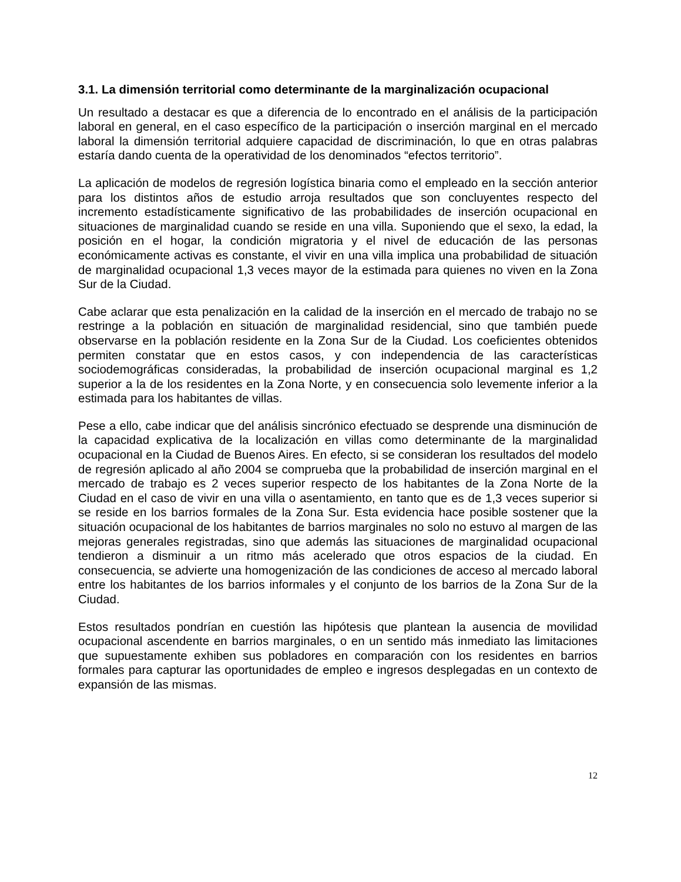3.1. La dimensión territorial como determinante de la marginalización ocupacional
Un resultado a destacar es que a diferencia de lo encontrado en el análisis de la participación laboral en general, en el caso específico de la participación o inserción marginal en el mercado laboral la dimensión territorial adquiere capacidad de discriminación, lo que en otras palabras estaría dando cuenta de la operatividad de los denominados “efectos territorio”.
La aplicación de modelos de regresión logística binaria como el empleado en la sección anterior para los distintos años de estudio arroja resultados que son concluyentes respecto del incremento estadísticamente significativo de las probabilidades de inserción ocupacional en situaciones de marginalidad cuando se reside en una villa. Suponiendo que el sexo, la edad, la posición en el hogar, la condición migratoria y el nivel de educación de las personas económicamente activas es constante, el vivir en una villa implica una probabilidad de situación de marginalidad ocupacional 1,3 veces mayor de la estimada para quienes no viven en la Zona Sur de la Ciudad.
Cabe aclarar que esta penalización en la calidad de la inserción en el mercado de trabajo no se restringe a la población en situación de marginalidad residencial, sino que también puede observarse en la población residente en la Zona Sur de la Ciudad. Los coeficientes obtenidos permiten constatar que en estos casos, y con independencia de las características sociodemográficas consideradas, la probabilidad de inserción ocupacional marginal es 1,2 superior a la de los residentes en la Zona Norte, y en consecuencia solo levemente inferior a la estimada para los habitantes de villas.
Pese a ello, cabe indicar que del análisis sincrónico efectuado se desprende una disminución de la capacidad explicativa de la localización en villas como determinante de la marginalidad ocupacional en la Ciudad de Buenos Aires. En efecto, si se consideran los resultados del modelo de regresión aplicado al año 2004 se comprueba que la probabilidad de inserción marginal en el mercado de trabajo es 2 veces superior respecto de los habitantes de la Zona Norte de la Ciudad en el caso de vivir en una villa o asentamiento, en tanto que es de 1,3 veces superior si se reside en los barrios formales de la Zona Sur. Esta evidencia hace posible sostener que la situación ocupacional de los habitantes de barrios marginales no solo no estuvo al margen de las mejoras generales registradas, sino que además las situaciones de marginalidad ocupacional tendieron a disminuir a un ritmo más acelerado que otros espacios de la ciudad. En consecuencia, se advierte una homogenización de las condiciones de acceso al mercado laboral entre los habitantes de los barrios informales y el conjunto de los barrios de la Zona Sur de la Ciudad.
Estos resultados pondrían en cuestión las hipótesis que plantean la ausencia de movilidad ocupacional ascendente en barrios marginales, o en un sentido más inmediato las limitaciones que supuestamente exhiben sus pobladores en comparación con los residentes en barrios formales para capturar las oportunidades de empleo e ingresos desplegadas en un contexto de expansión de las mismas.
12